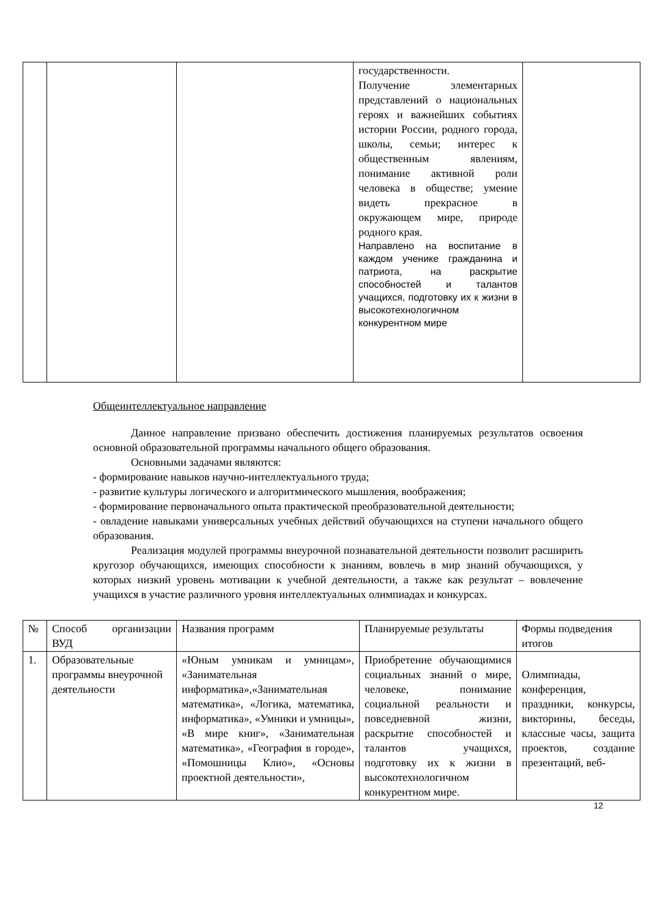| | | | государственности. Получение элементарных представлений о национальных героях и важнейших событиях истории России, родного города, школы, семьи; интерес к общественным явлениям, понимание активной роли человека в обществе; умение видеть прекрасное в окружающем мире, природе родного края. Направлено на воспитание в каждом ученике гражданина и патриота, на раскрытие способностей и талантов учащихся, подготовку их к жизни в высокотехнологичном конкурентном мире | |
Общеинтеллектуальное направление
Данное направление призвано обеспечить достижения планируемых результатов освоения основной образовательной программы начального общего образования.
Основными задачами являются:
- формирование навыков научно-интеллектуального труда;
- развитие культуры логического и алгоритмического мышления, воображения;
- формирование первоначального опыта практической преобразовательной деятельности;
- овладение навыками универсальных учебных действий обучающихся на ступени начального общего образования.
Реализация модулей программы внеурочной познавательной деятельности позволит расширить кругозор обучающихся, имеющих способности к знаниям, вовлечь в мир знаний обучающихся, у которых низкий уровень мотивации к учебной деятельности, а также как результат – вовлечение учащихся в участие различного уровня интеллектуальных олимпиадах и конкурсах.
| № | Способ организации ВУД | Названия программ | Планируемые результаты | Формы подведения итогов |
| 1. | Образовательные программы внеурочной деятельности | «Юным умникам и умницам», «Занимательная информатика»,«Занимательная математика», «Логика, математика, информатика», «Умники и умницы», «В мире книг», «Занимательная математика», «География в городе», «Помошницы Клио», «Основы проектной деятельности», | Приобретение обучающимися социальных знаний о мире, человеке, понимание социальной реальности и повседневной жизни, раскрытие способностей и талантов учащихся, подготовку их к жизни в высокотехнологичном конкурентном мире. | Олимпиады, конференция, праздники, конкурсы, викторины, беседы, классные часы, защита проектов, создание презентаций, веб- |
12